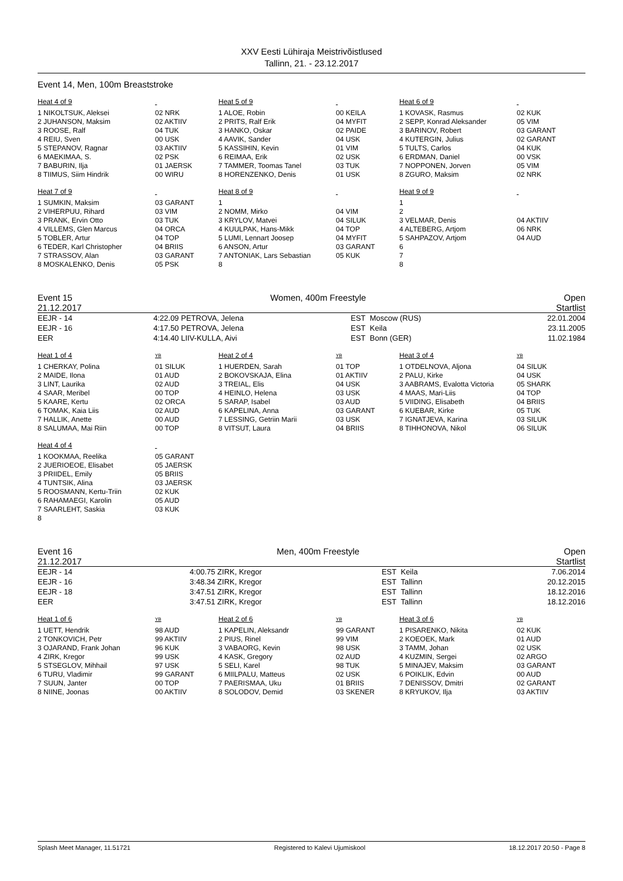XXV Eesti Lühiraja Meistrivõistlused
Tallinn, 21. - 23.12.2017
Event 14, Men, 100m Breaststroke
Heat 4 of 9
1 NIKOLTSUK, Aleksei
2 JUHANSON, Maksim
3 ROOSE, Ralf
4 REIU, Sven
5 STEPANOV, Ragnar
6 MAEKIMAA, S.
7 BABURIN, Ilja
8 TIIMUS, Siim Hindrik
02 NRK
02 AKTIIV
04 TUK
00 USK
03 AKTIIV
02 PSK
01 JAERSK
00 WIRU
Heat 5 of 9
1 ALOE, Robin
2 PRITS, Ralf Erik
3 HANKO, Oskar
4 AAVIK, Sander
5 KASSIHIN, Kevin
6 REIMAA, Erik
7 TAMMER, Toomas Tanel
8 HORENZENKO, Denis
00 KEILA
04 MYFIT
02 PAIDE
04 USK
01 VIM
02 USK
03 TUK
01 USK
Heat 6 of 9
1 KOVASK, Rasmus
2 SEPP, Konrad Aleksander
3 BARINOV, Robert
4 KUTERGIN, Julius
5 TULTS, Carlos
6 ERDMAN, Daniel
7 NOPPONEN, Jorven
8 ZGURO, Maksim
02 KUK
05 VIM
03 GARANT
02 GARANT
04 KUK
00 VSK
05 VIM
02 NRK
Heat 7 of 9
1 SUMKIN, Maksim
2 VIHERPUU, Rihard
3 PRANK, Ervin Otto
4 VILLEMS, Glen Marcus
5 TOBLER, Artur
6 TEDER, Karl Christopher
7 STRASSOV, Alan
8 MOSKALENKO, Denis
03 GARANT
03 VIM
03 TUK
04 ORCA
04 TOP
04 BRIIS
03 GARANT
05 PSK
Heat 8 of 9
1
2 NOMM, Mirko
3 KRYLOV, Matvei
4 KUULPAK, Hans-Mikk
5 LUMI, Lennart Joosep
6 ANSON, Artur
7 ANTONIAK, Lars Sebastian
8
04 VIM
04 SILUK
04 TOP
04 MYFIT
03 GARANT
05 KUK
Heat 9 of 9
1
2
3 VELMAR, Denis
4 ALTEBERG, Artjom
5 SAHPAZOV, Artjom
6
7
8
04 AKTIIV
06 NRK
04 AUD
Event 15 Women, 400m Freestyle Open
21.12.2017 Startlist
| EEJR - 14 | 4:22.09 | PETROVA, Jelena | EST | Moscow (RUS) | 22.01.2004 |
| EEJR - 16 | 4:17.50 | PETROVA, Jelena | EST | Keila | 23.11.2005 |
| EER | 4:14.40 | LIIV-KULLA, Aivi | EST | Bonn (GER) | 11.02.1984 |
Heat 1 of 4
1 CHERKAY, Polina
2 MAIDE, Ilona
3 LINT, Laurika
4 SAAR, Meribel
5 KAARE, Kertu
6 TOMAK, Kaia Liis
7 HALLIK, Anette
8 SALUMAA, Mai Riin
YB
01 SILUK
01 AUD
02 AUD
00 TOP
02 ORCA
02 AUD
00 AUD
00 TOP
Heat 2 of 4
1 HUERDEN, Sarah
2 BOKOVSKAJA, Elina
3 TREIAL, Elis
4 HEINLO, Helena
5 SARAP, Isabel
6 KAPELINA, Anna
7 LESSING, Getriin Marii
8 VITSUT, Laura
YB
01 TOP
01 AKTIIV
04 USK
03 USK
03 AUD
03 GARANT
03 USK
04 BRIIS
Heat 3 of 4
1 OTDELNOVA, Aljona
2 PALU, Kirke
3 AABRAMS, Evalotta Victoria
4 MAAS, Mari-Liis
5 VIIDING, Elisabeth
6 KUEBAR, Kirke
7 IGNATJEVA, Karina
8 TIHHONOVA, Nikol
YB
04 SILUK
04 USK
05 SHARK
04 TOP
04 BRIIS
05 TUK
03 SILUK
06 SILUK
Heat 4 of 4
1 KOOKMAA, Reelika
2 JUERIOEOE, Elisabet
3 PRIIDEL, Emily
4 TUNTSIK, Alina
5 ROOSMANN, Kertu-Triin
6 RAHAMAEGI, Karolin
7 SAARLEHT, Saskia
8
05 GARANT
05 JAERSK
05 BRIIS
03 JAERSK
02 KUK
05 AUD
03 KUK
Event 16 Men, 400m Freestyle Open
21.12.2017 Startlist
| EEJR - 14 | 4:00.75 | ZIRK, Kregor | EST | Keila | 7.06.2014 |
| EEJR - 16 | 3:48.34 | ZIRK, Kregor | EST | Tallinn | 20.12.2015 |
| EEJR - 18 | 3:47.51 | ZIRK, Kregor | EST | Tallinn | 18.12.2016 |
| EER | 3:47.51 | ZIRK, Kregor | EST | Tallinn | 18.12.2016 |
Heat 1 of 6
1 UETT, Hendrik
2 TONKOVICH, Petr
3 OJARAND, Frank Johan
4 ZIRK, Kregor
5 STSEGLOV, Mihhail
6 TURU, Vladimir
7 SUUN, Janter
8 NIINE, Joonas
YB
98 AUD
99 AKTIIV
96 KUK
99 USK
97 USK
99 GARANT
00 TOP
00 AKTIIV
Heat 2 of 6
1 KAPELIN, Aleksandr
2 PIUS, Rinel
3 VABAORG, Kevin
4 KASK, Gregory
5 SELI, Karel
6 MIILPALU, Matteus
7 PAERISMAA, Uku
8 SOLODOV, Demid
YB
99 GARANT
99 VIM
98 USK
02 AUD
98 TUK
02 USK
01 BRIIS
03 SKENER
Heat 3 of 6
1 PISARENKO, Nikita
2 KOEOEK, Mark
3 TAMM, Johan
4 KUZMIN, Sergei
5 MINAJEV, Maksim
6 POIKLIK, Edvin
7 DENISSOV, Dmitri
8 KRYUKOV, Ilja
YB
02 KUK
01 AUD
02 USK
02 ARGO
03 GARANT
00 AUD
02 GARANT
03 AKTIIV
Splash Meet Manager, 11.51721 Registered to Kalevi Ujumiskool 18.12.2017 20:50 - Page 8